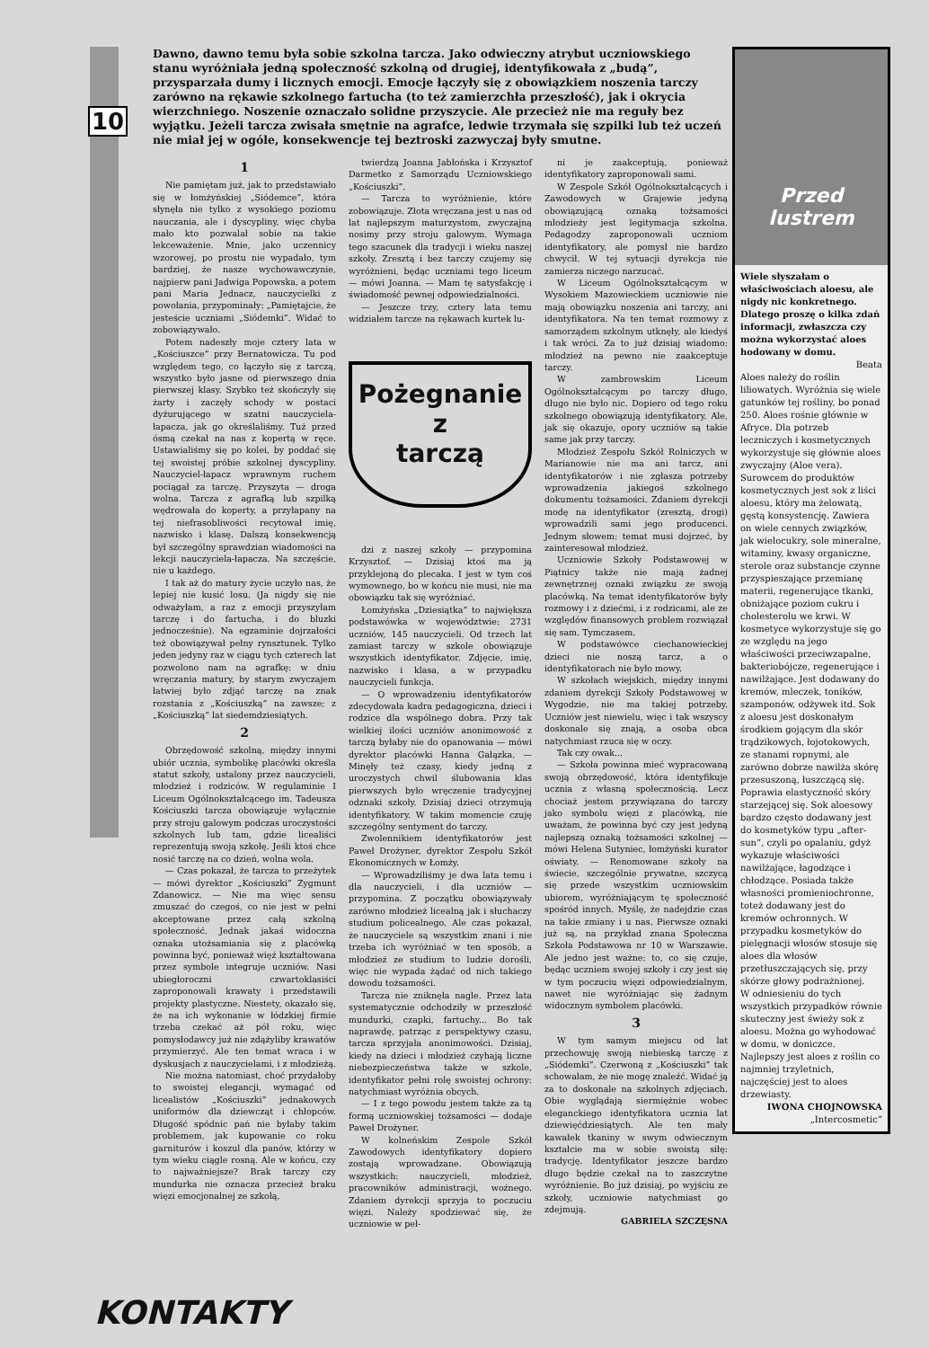10
Dawno, dawno temu była sobie szkolna tarcza. Jako odwieczny atrybut uczniowskiego stanu wyróżniała jedną społeczność szkolną od drugiej, identyfikowała z „budą”, przysparzała dumy i licznych emocji. Emocje łączyły się z obowiązkiem noszenia tarczy zarówno na rękawie szkolnego fartucha (to też zamierzchła przeszłość), jak i okrycia wierzchniego. Noszenie oznaczało solidne przyszycie. Ale przecież nie ma reguły bez wyjątku. Jeżeli tarcza zwisała smętnie na agrafce, ledwie trzymała się szpilki lub też uczeń nie miał jej w ogóle, konsekwencje tej beztroski zazwyczaj były smutne.
1
Nie pamiętam już, jak to przedstawiało się w łomżyńskiej „Siódemce”, która słynęła nie tylko z wysokiego poziomu nauczania, ale i dyscypliny, więc chyba mało kto pozwalał sobie na takie lekceważenie. Mnie, jako uczennicy wzorowej, po prostu nie wypadało, tym bardziej, że nasze wychowawczynie, najpierw pani Jadwiga Popowska, a potem pani Maria Jednacz, nauczycielki z powołania, przypominały: „Pamiętajcie, że jesteście uczniami „Siódemki”. Widać to zobowiązywało.
Potem nadeszły moje cztery lata w „Kościuszce” przy Bernatowicza. Tu pod względem tego, co łączyło się z tarczą, wszystko było jasne od pierwszego dnia pierwszej klasy. Szybko też skończyły się żarty i zaczęły schody w postaci dyżurującego w szatni nauczyciela-łapacza, jak go określaliśmy. Tuż przed ósmą czekał na nas z kopertą w ręce. Ustawialiśmy się po kolei, by poddać się tej swoistej próbie szkolnej dyscypliny. Nauczyciel-łapacz wprawnym ruchem pociągał za tarczę. Przyszyta — droga wolna. Tarcza z agrafką lub szpilką wędrowała do koperty, a przyłapany na tej niefrasobliwości recytował imię, nazwisko i klasę. Dalszą konsekwencją był szczególny sprawdzian wiadomości na lekcji nauczyciela-łapacza. Na szczęście, nie u każdego.
I tak aż do matury życie uczyło nas, że lepiej nie kusić losu. (Ja nigdy się nie odważyłam, a raz z emocji przyszyłam tarczę i do fartucha, i do bluzki jednocześnie). Na egzaminie dojrzałości też obowiązywał pełny rynsztunek. Tylko jeden jedyny raz w ciągu tych czterech lat pozwolono nam na agrafkę: w dniu wręczania matury, by starym zwyczajem łatwiej było zdjąć tarczę na znak rozstania z „Kościuszką” na zawsze; z „Kościuszką” lat siedemdziesiątych.
2
Obrzędowość szkolną, między innymi ubiór ucznia, symbolikę placówki określa statut szkoły, ustalony przez nauczycieli, młodzież i rodziców. W regulaminie I Liceum Ogólnokształcącego im. Tadeusza Kościuszki tarcza obowiązuje wyłącznie przy stroju galowym podczas uroczystości szkolnych lub tam, gdzie licealiści reprezentują swoją szkołę. Jeśli ktoś chce nosić tarczę na co dzień, wolna wola.
— Czas pokazał, że tarcza to przeżytek — mówi dyrektor „Kościuszki” Zygmunt Zdanowicz. — Nie ma więc sensu zmuszać do czegoś, co nie jest w pełni akceptowane przez całą szkolną społeczność. Jednak jakaś widoczna oznaka utożsamiania się z placówką powinna być, ponieważ więź kształtowana przez symbole integruje uczniów. Nasi ubiegłoroczni czwartoklasiści zaproponowali krawaty i przedstawili projekty plastyczne. Niestety, okazało się, że na ich wykonanie w łódzkiej firmie trzeba czekać aż pół roku, więc pomysłodawcy już nie zdążyliby krawatów przymierzyć. Ale ten temat wraca i w dyskusjach z nauczycielami, i z młodzieżą.
Nie można natomiast, choć przydałoby to swoistej elegancji, wymagać od licealistów „Kościuszki” jednakowych uniformów dla dziewcząt i chłopców. Długość spódnic pań nie byłaby takim problemem, jak kupowanie co roku garniturów i koszul dla panów, którzy w tym wieku ciągle rosną. Ale w końcu, czy to najważniejsze? Brak tarczy czy mundurka nie oznacza przecież braku więzi emocjonalnej ze szkołą,
twierdzą Joanna Jabłońska i Krzysztof Darmetko z Samorządu Uczniowskiego „Kościuszki”.
— Tarcza to wyróżnienie, które zobowiązuje. Złota wręczana jest u nas od lat najlepszym maturzystom, zwyczajną nosimy przy stroju galowym. Wymaga tego szacunek dla tradycji i wieku naszej szkoły. Zresztą i bez tarczy czujemy się wyróżnieni, będąc uczniami tego liceum — mówi Joanna. — Mam tę satysfakcję i świadomość pewnej odpowiedzialności.
— Jeszcze trzy, cztery lata temu widziałem tarcze na rękawach kurtek lu-
Pożegnanie
z
tarczą
dzi z naszej szkoły — przypomina Krzysztof. — Dzisiaj ktoś ma ją przyklejoną do plecaka. I jest w tym coś wymownego, bo w końcu nie musi, nie ma obowiązku tak się wyróżniać.
Łomżyńska „Dziesiątka” to największa podstawówka w województwie: 2731 uczniów, 145 nauczycieli. Od trzech lat zamiast tarczy w szkole obowiązuje wszystkich identyfikator. Zdjęcie, imię, nazwisko i klasa, a w przypadku nauczycieli funkcja.
— O wprowadzeniu identyfikatorów zdecydowała kadra pedagogiczna, dzieci i rodzice dla wspólnego dobra. Przy tak wielkiej ilości uczniów anonimowość z tarczą byłaby nie do opanowania — mówi dyrektor placówki Hanna Gałązka. — Minęły też czasy, kiedy jedną z uroczystych chwil ślubowania klas pierwszych było wręczenie tradycyjnej odznaki szkoły. Dzisiaj dzieci otrzymują identyfikatory. W takim momencie czuję szczególny sentyment do tarczy.
Zwolennikiem identyfikatorów jest Paweł Drożyner, dyrektor Zespołu Szkół Ekonomicznych w Łomży.
— Wprowadziliśmy je dwa lata temu i dla nauczycieli, i dla uczniów — przypomina. Z początku obowiązywały zarówno młodzież licealną jak i słuchaczy studium policealnego. Ale czas pokazał, że nauczyciele są wszystkim znani i nie trzeba ich wyróżniać w ten sposób, a młodzież ze studium to ludzie dorośli, więc nie wypada żądać od nich takiego dowodu tożsamości.
Tarcza nie zniknęła nagle. Przez lata systematycznie odchodziły w przeszłość mundurki, czapki, fartuchy... Bo tak naprawdę, patrząc z perspektywy czasu, tarcza sprzyjała anonimowości. Dzisiaj, kiedy na dzieci i młodzież czyhają liczne niebezpieczeństwa także w szkole, identyfikator pełni rolę swoistej ochrony: natychmiast wyróżnia obcych.
— I z tego powodu jestem także za tą formą uczniowskiej tożsamości — dodaje Paweł Drożyner.
W kolneńskim Zespole Szkół Zawodowych identyfikatory dopiero zostają wprowadzane. Obowiązują wszystkich: nauczycieli, młodzież, pracowników administracji, woźnego. Zdaniem dyrekcji sprzyja to poczuciu więzi. Należy spodziewać się, że uczniowie w peł-
ni je zaakceptują, ponieważ identyfikatory zaproponowali sami.
W Zespole Szkół Ogólnokształcących i Zawodowych w Grajewie jedyną obowiązującą oznaką tożsamości młodzieży jest legitymacja szkolna. Pedagodzy zaproponowali uczniom identyfikatory, ale pomysł nie bardzo chwycił. W tej sytuacji dyrekcja nie zamierza niczego narzucać.
W Liceum Ogólnokształcącym w Wysokiem Mazowieckiem uczniowie nie mają obowiązku noszenia ani tarczy, ani identyfikatora. Na ten temat rozmowy z samorządem szkolnym utknęły, ale kiedyś i tak wróci. Za to już dzisiaj wiadomo: młodzież na pewno nie zaakceptuje tarczy.
W zambrowskim Liceum Ogólnokształcącym po tarczy długo, długo nie było nic. Dopiero od tego roku szkolnego obowiązują identyfikatory. Ale, jak się okazuje, opory uczniów są takie same jak przy tarczy.
Młodzież Zespołu Szkół Rolniczych w Marianowie nie ma ani tarcz, ani identyfikatorów i nie zgłasza potrzeby wprowadzenia jakiegoś szkolnego dokumentu tożsamości. Zdaniem dyrekcji modę na identyfikator (zresztą, drogi) wprowadzili sami jego producenci. Jednym słowem: temat musi dojrzeć, by zainteresował młodzież.
Uczniowie Szkoły Podstawowej w Piątnicy także nie mają żadnej zewnętrznej oznaki związku ze swoją placówką. Na temat identyfikatorów były rozmowy i z dziećmi, i z rodzicami, ale ze względów finansowych problem rozwiązał się sam. Tymczasem.
W podstawówce ciechanowieckiej dzieci nie noszą tarcz, a o identyfikatorach nie było mowy.
W szkołach wiejskich, między innymi zdaniem dyrekcji Szkoły Podstawowej w Wygodzie, nie ma takiej potrzeby. Uczniów jest niewielu, więc i tak wszyscy doskonale się znają, a osoba obca natychmiast rzuca się w oczy.
Tak czy owak...
— Szkoła powinna mieć wypracowaną swoją obrzędowość, która identyfikuje ucznia z własną społecznością. Lecz chociaż jestem przywiązana do tarczy jako symbolu więzi z placówką, nie uważam, że powinna być czy jest jedyną najlepszą oznaką tożsamości szkolnej — mówi Helena Sutyniec, łomżyński kurator oświaty. — Renomowane szkoły na świecie, szczególnie prywatne, szczycą się przede wszystkim uczniowskim ubiorem, wyróżniającym tę społeczność spośród innych. Myślę, że nadejdzie czas na takie zmiany i u nas. Pierwsze oznaki już są, na przykład znana Społeczna Szkoła Podstawowa nr 10 w Warszawie. Ale jedno jest ważne: to, co się czuje, będąc uczniem swojej szkoły i czy jest się w tym poczuciu więzi odpowiedzialnym, nawet nie wyróżniając się żadnym widocznym symbolem placówki.
3
W tym samym miejscu od lat przechowuję swoją niebieską tarczę z „Siódemki”. Czerwoną z „Kościuszki” tak schowałam, że nie mogę znaleźć. Widać ją za to doskonale na szkolnych zdjęciach. Obie wyglądają siermiężnie wobec eleganckiego identyfikatora ucznia lat dziewięćdziesiątych. Ale ten mały kawałek tkaniny w swym odwiecznym kształcie ma w sobie swoistą siłę: tradycję. Identyfikator jeszcze bardzo długo będzie czekał na to zaszczytne wyróżnienie. Bo już dzisiaj, po wyjściu ze szkoły, uczniowie natychmiast go zdejmują.
GABRIELA SZCZĘSNA
Przed
lustrem
Wiele słyszałam o właściwościach aloesu, ale nigdy nic konkretnego. Dlatego proszę o kilka zdań informacji, zwłaszcza czy można wykorzystać aloes hodowany w domu.
Beata
Aloes należy do roślin liliowatych. Wyróżnia się wiele gatunków tej rośliny, bo ponad 250. Aloes rośnie głównie w Afryce. Dla potrzeb leczniczych i kosmetycznych wykorzystuje się głównie aloes zwyczajny (Aloe vera). Surowcem do produktów kosmetycznych jest sok z liści aloesu, który ma żelowatą, gęstą konsystencję. Zawiera on wiele cennych związków, jak wielocukry, sole mineralne, witaminy, kwasy organiczne, sterole oraz substancje czynne przyspieszające przemianę materii, regenerujące tkanki, obniżające poziom cukru i cholesterolu we krwi. W kosmetyce wykorzystuje się go ze względu na jego właściwości przeciwzapalne, bakteriobójcze, regenerujące i nawilżające. Jest dodawany do kremów, mleczek, toników, szamponów, odżywek itd. Sok z aloesu jest doskonałym środkiem gojącym dla skór trądzikowych, łojotokowych, ze stanami ropnymi, ale zarówno dobrze nawilża skórę przesuszoną, łuszczącą się. Poprawia elastyczność skóry starzejącej się. Sok aloesowy bardzo często dodawany jest do kosmetyków typu „after-sun”, czyli po opalaniu, gdyż wykazuje właściwości nawilżające, łagodzące i chłodzące. Posiada także własności promieniochronne, toteż dodawany jest do kremów ochronnych. W przypadku kosmetyków do pielęgnacji włosów stosuje się aloes dla włosów przetłuszczających się, przy skórze głowy podrażnionej.
W odniesieniu do tych wszystkich przypadków równie skuteczny jest świeży sok z aloesu. Można go wyhodować w domu, w doniczce. Najlepszy jest aloes z roślin co najmniej trzyletnich, najczęściej jest to aloes drzewiasty.
IWONA CHOJNOWSKA
„Intercosmetic”
KONTAKTY